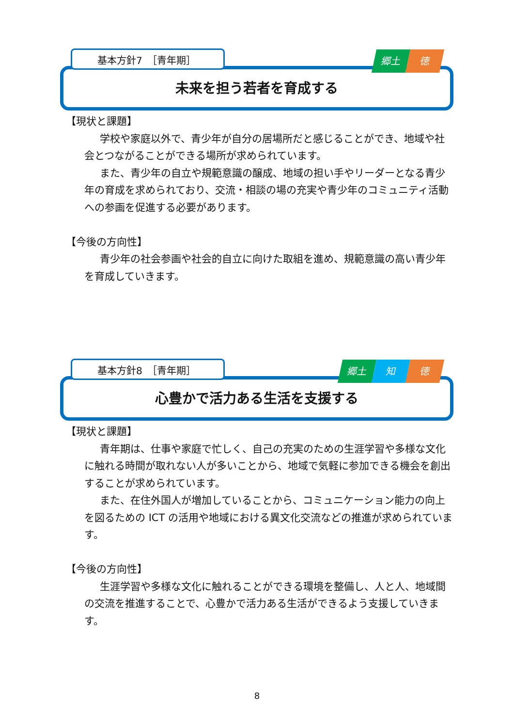基本方針7　［青年期］ 郷土 徳
未来を担う若者を育成する
【現状と課題】
学校や家庭以外で、青少年が自分の居場所だと感じることができ、地域や社会とつながることができる場所が求められています。
また、青少年の自立や規範意識の醸成、地域の担い手やリーダーとなる青少年の育成を求められており、交流・相談の場の充実や青少年のコミュニティ活動への参画を促進する必要があります。
【今後の方向性】
青少年の社会参画や社会的自立に向けた取組を進め、規範意識の高い青少年を育成していきます。
基本方針8　［青年期］ 郷土 知 徳
心豊かで活力ある生活を支援する
【現状と課題】
青年期は、仕事や家庭で忙しく、自己の充実のための生涯学習や多様な文化に触れる時間が取れない人が多いことから、地域で気軽に参加できる機会を創出することが求められています。
また、在住外国人が増加していることから、コミュニケーション能力の向上を図るための ICT の活用や地域における異文化交流などの推進が求められています。
【今後の方向性】
生涯学習や多様な文化に触れることができる環境を整備し、人と人、地域間の交流を推進することで、心豊かで活力ある生活ができるよう支援していきます。
8